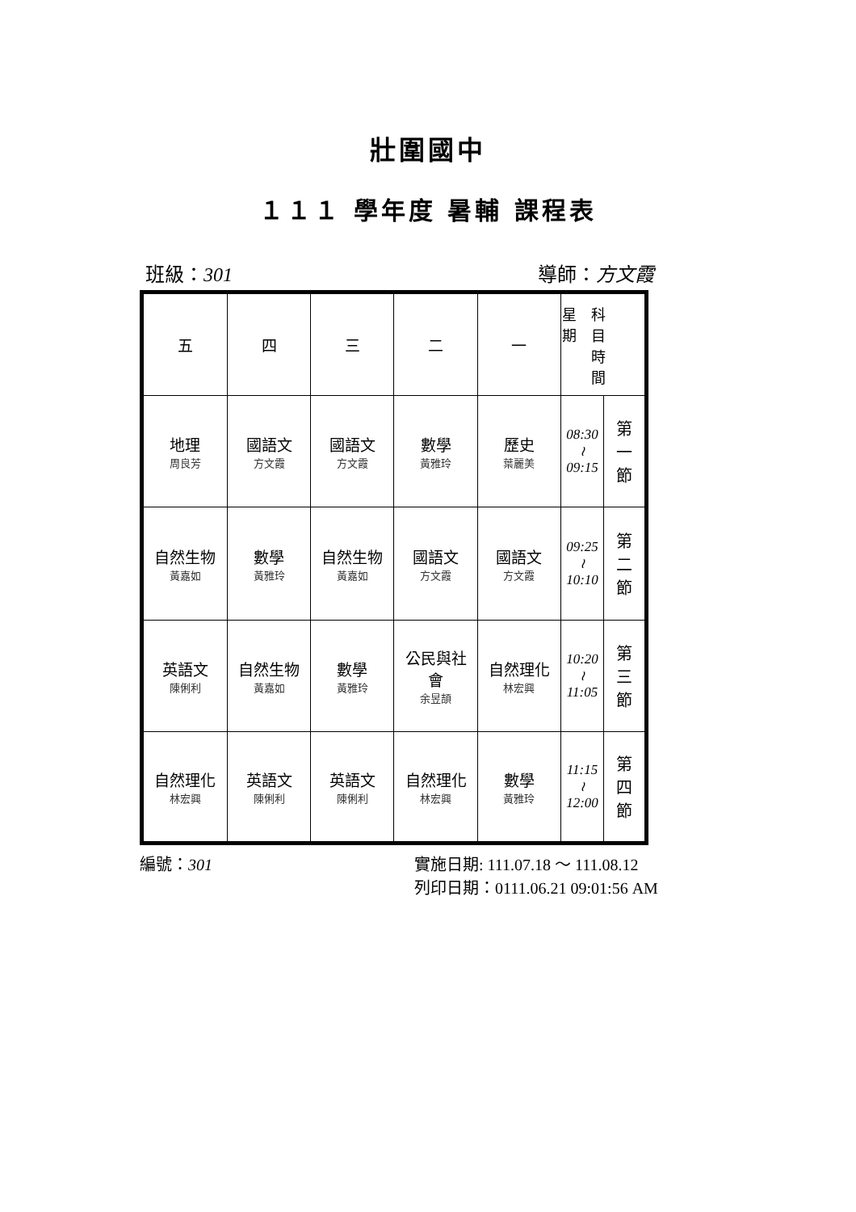壯圍國中
１１１ 學年度 暑輔 課程表
班級：301 導師：方文霞
| 五 | 四 | 三 | 二 | 一 | 星 科 期 目 時 間 | |
| 地理 周良芳 | 國語文 方文霞 | 國語文 方文霞 | 數學 黃雅玲 | 歷史 葉麗美 | 08:30 ≀ 09:15 | 第 一 節 |
| 自然生物 黃嘉如 | 數學 黃雅玲 | 自然生物 黃嘉如 | 國語文 方文霞 | 國語文 方文霞 | 09:25 ≀ 10:10 | 第 二 節 |
| 英語文 陳俐利 | 自然生物 黃嘉如 | 數學 黃雅玲 | 公民與社 會 余昱頡 | 自然理化 林宏興 | 10:20 ≀ 11:05 | 第 三 節 |
| 自然理化 林宏興 | 英語文 陳俐利 | 英語文 陳俐利 | 自然理化 林宏興 | 數學 黃雅玲 | 11:15 ≀ 12:00 | 第 四 節 |
編號：301 實施日期: 111.07.18 ～ 111.08.12
列印日期：0111.06.21 09:01:56 AM